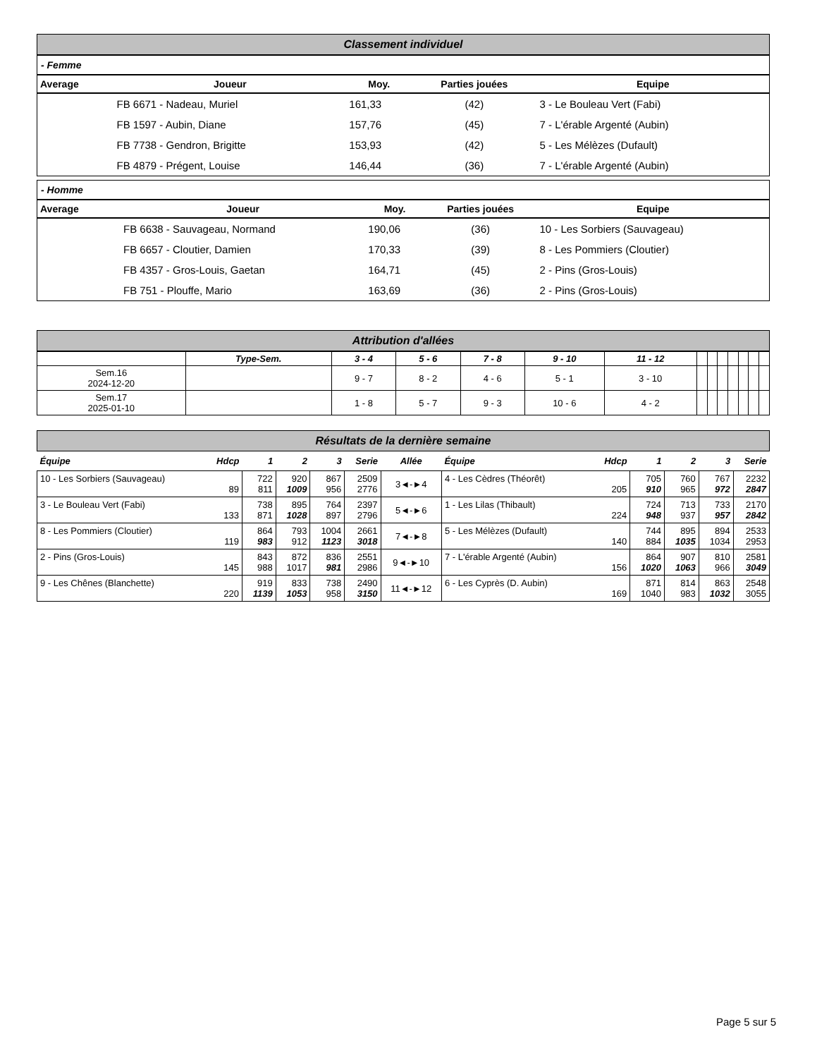Classement individuel
- Femme
| Average | Joueur | Moy. | Parties jouées | Equipe |
| --- | --- | --- | --- | --- |
| | FB 6671 - Nadeau, Muriel | 161,33 | (42) | 3 - Le Bouleau Vert (Fabi) |
| | FB 1597 - Aubin, Diane | 157,76 | (45) | 7 - L'érable Argenté (Aubin) |
| | FB 7738 - Gendron, Brigitte | 153,93 | (42) | 5 - Les Mélèzes (Dufault) |
| | FB 4879 - Prégent, Louise | 146,44 | (36) | 7 - L'érable Argenté (Aubin) |
- Homme
| Average | Joueur | Moy. | Parties jouées | Equipe |
| --- | --- | --- | --- | --- |
| | FB 6638 - Sauvageau, Normand | 190,06 | (36) | 10 - Les Sorbiers (Sauvageau) |
| | FB 6657 - Cloutier, Damien | 170,33 | (39) | 8 - Les Pommiers (Cloutier) |
| | FB 4357 - Gros-Louis, Gaetan | 164,71 | (45) | 2 - Pins (Gros-Louis) |
| | FB 751 - Plouffe, Mario | 163,69 | (36) | 2 - Pins (Gros-Louis) |
Attribution d'allées
| | Type-Sem. | 3 - 4 | 5 - 6 | 7 - 8 | 9 - 10 | 11 - 12 | | | | | | | |
| --- | --- | --- | --- | --- | --- | --- | --- | --- | --- | --- | --- | --- | --- |
| Sem.16 2024-12-20 | | 9 - 7 | 8 - 2 | 4 - 6 | 5 - 1 | 3 - 10 | | | | | | | |
| Sem.17 2025-01-10 | | 1 - 8 | 5 - 7 | 9 - 3 | 10 - 6 | 4 - 2 | | | | | | | |
Résultats de la dernière semaine
| Équipe | Hdcp | 1 | 2 | 3 | Serie | Allée | Équipe | Hdcp | 1 | 2 | 3 | Serie |
| --- | --- | --- | --- | --- | --- | --- | --- | --- | --- | --- | --- | --- |
| 10 - Les Sorbiers (Sauvageau) | 89 | 722 811 | 920 1009 | 867 956 | 2509 2776 | 3◄-►4 | 4 - Les Cèdres (Théorêt) | 205 | 705 910 | 760 965 | 767 972 | 2232 2847 |
| 3 - Le Bouleau Vert (Fabi) | 133 | 738 871 | 895 1028 | 764 897 | 2397 2796 | 5◄-►6 | 1 - Les Lilas (Thibault) | 224 | 724 948 | 713 937 | 733 957 | 2170 2842 |
| 8 - Les Pommiers (Cloutier) | 119 | 864 983 | 793 912 | 1004 1123 | 2661 3018 | 7◄-►8 | 5 - Les Mélèzes (Dufault) | 140 | 744 884 | 895 1035 | 894 1034 | 2533 2953 |
| 2 - Pins (Gros-Louis) | 145 | 843 988 | 872 1017 | 836 981 | 2551 2986 | 9◄-►10 | 7 - L'érable Argenté (Aubin) | 156 | 864 1020 | 907 1063 | 810 966 | 2581 3049 |
| 9 - Les Chênes (Blanchette) | 220 | 919 1139 | 833 1053 | 738 958 | 2490 3150 | 11◄-►12 | 6 - Les Cyprès (D. Aubin) | 169 | 871 1040 | 814 983 | 863 1032 | 2548 3055 |
Page 5 sur 5